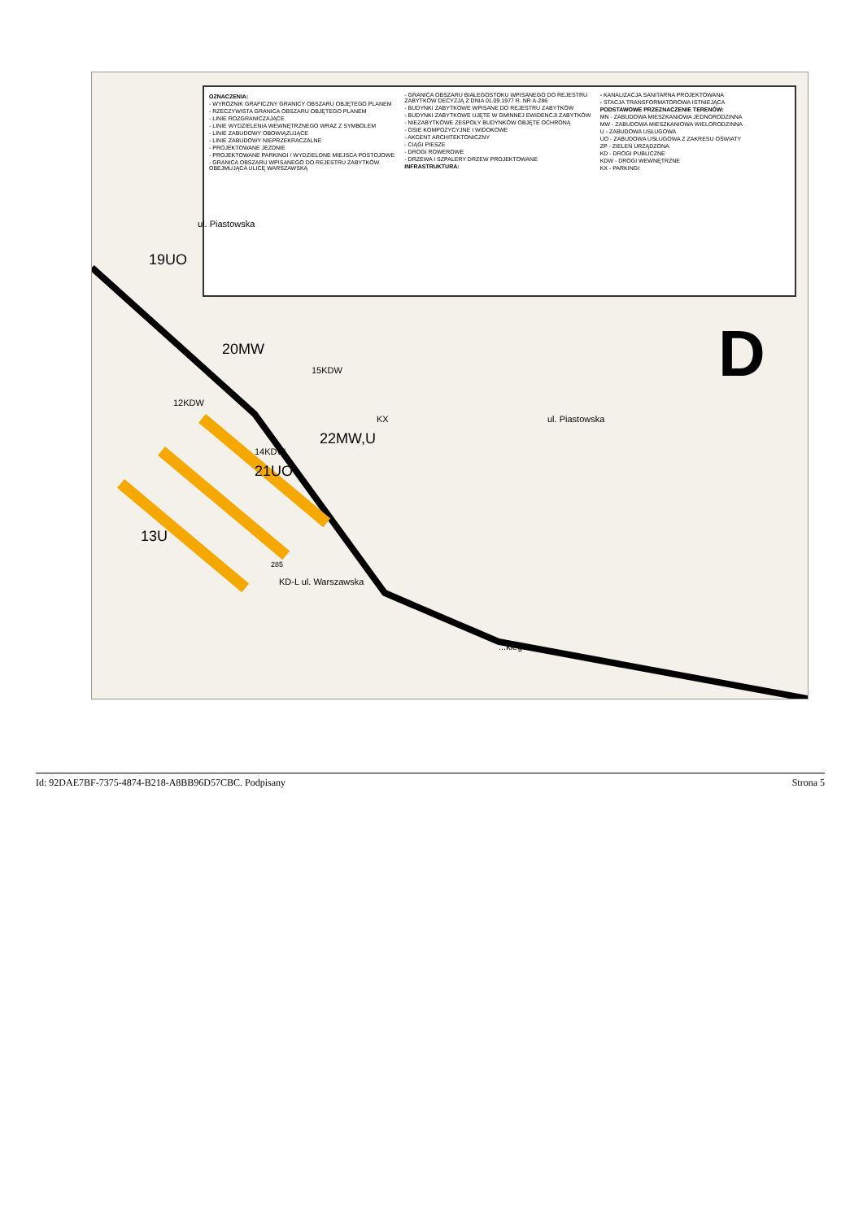OZNACZENIA:
- WYRÓŻNIK GRAFICZNY GRANICY OBSZARU OBJĘTEGO PLANEM
- RZECZYWISTA GRANICA OBSZARU OBJĘTEGO PLANEM
- LINIE ROZGRANICZAJĄCE
- LINIE WYDZIELENIA WEWNĘTRZNEGO WRAZ Z SYMBOLEM
- LINIE ZABUDOWY OBOWIĄZUJĄCE
- LINIE ZABUDOWY NIEPRZEKRACZALNE
- PROJEKTOWANE JEZDNIE
- PROJEKTOWANE PARKINGI / WYDZIELONE MIEJSCA POSTOJOWE
- GRANICA OBSZARU WPISANEGO DO REJESTRU ZABYTKÓW OBEJMUJĄCA ULICĘ WARSZAWSKĄ
- GRANICA OBSZARU BIAŁEGOSTOKU WPISANEGO DO REJESTRU ZABYTKÓW DECYZJĄ Z DNIA 01.09.1977 R. NR A-286
- BUDYNKI ZABYTKOWE WPISANE DO REJESTRU ZABYTKÓW
- BUDYNKI ZABYTKOWE UJĘTE W GMINNEJ EWIDENCJI ZABYTKÓW
- NIEZABYTKOWE ZESPOŁY BUDYNKÓW OBJĘTE OCHRONĄ
- OSIE KOMPOZYCYJNE I WIDOKOWE
- AKCENT ARCHITEKTONICZNY
- CIĄGI PIESZE
- DROGI ROWEROWE
- DRZEWA I SZPALERY DRZEW PROJEKTOWANE
INFRASTRUKTURA:
- KANALIZACJA SANITARNA PROJEKTOWANA
- STACJA TRANSFORMATOROWA ISTNIEJĄCA
PODSTAWOWE PRZEZNACZENIE TERENÓW:
MN - ZABUDOWA MIESZKANIOWA JEDNORODZINNA
MW - ZABUDOWA MIESZKANIOWA WIELORODZINNA
U - ZABUDOWA USŁUGOWA
UO - ZABUDOWA USŁUGOWA Z ZAKRESU OŚWIATY
ZP - ZIELEŃ URZĄDZONA
KD - DROGI PUBLICZNE
KDW - DROGI WEWNĘTRZNE
KX - PARKINGI
13U
21UO
22MW,U
20MW
19UO
ul. Piastowska
ul. Piastowska
KD-L ul. Warszawska
14KDW
15KDW
12KDW
KX
285
D
...kiego
Id: 92DAE7BF-7375-4874-B218-A8BB96D57CBC. Podpisany Strona 5